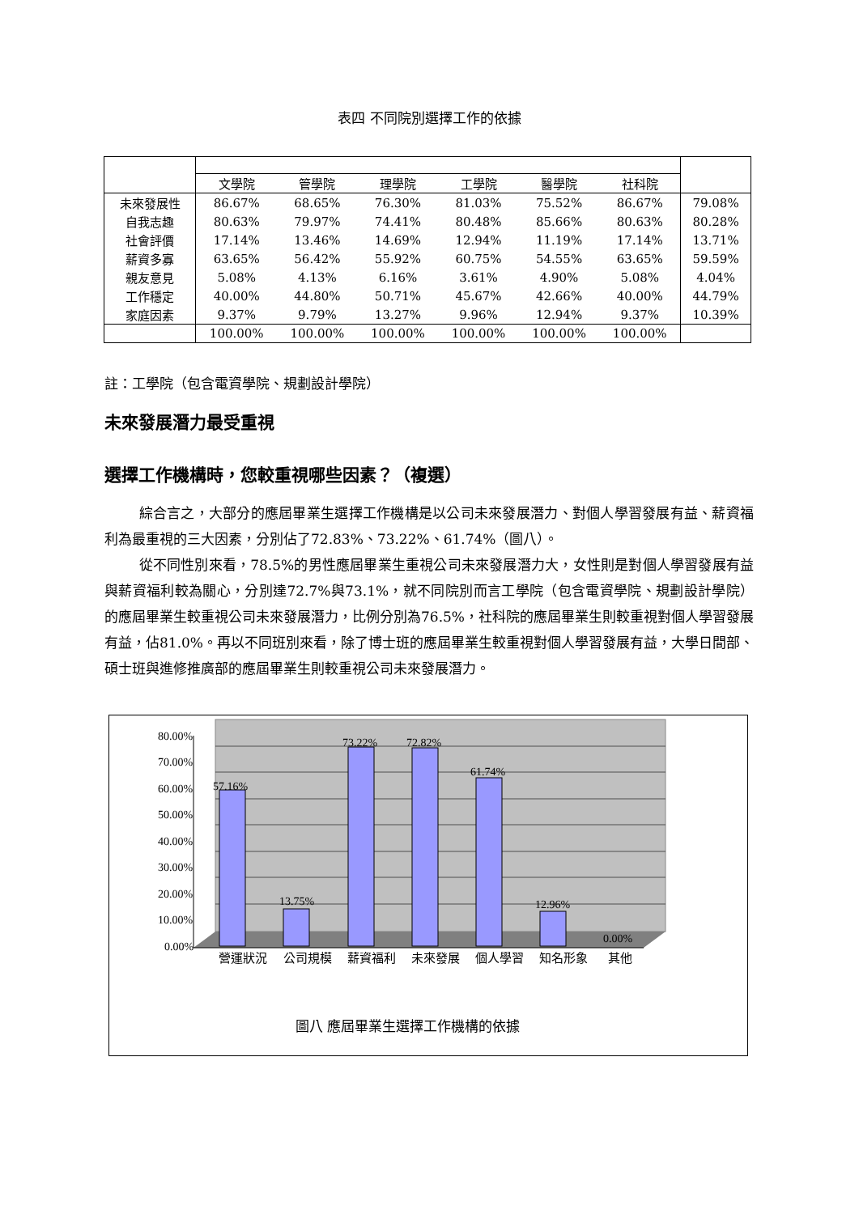表四 不同院別選擇工作的依據
| | 文學院 | 管學院 | 理學院 | 工學院 | 醫學院 | 社科院 | |
| --- | --- | --- | --- | --- | --- | --- | --- |
| 未來發展性 | 86.67% | 68.65% | 76.30% | 81.03% | 75.52% | 86.67% | 79.08% |
| 自我志趣 | 80.63% | 79.97% | 74.41% | 80.48% | 85.66% | 80.63% | 80.28% |
| 社會評價 | 17.14% | 13.46% | 14.69% | 12.94% | 11.19% | 17.14% | 13.71% |
| 薪資多寡 | 63.65% | 56.42% | 55.92% | 60.75% | 54.55% | 63.65% | 59.59% |
| 親友意見 | 5.08% | 4.13% | 6.16% | 3.61% | 4.90% | 5.08% | 4.04% |
| 工作穩定 | 40.00% | 44.80% | 50.71% | 45.67% | 42.66% | 40.00% | 44.79% |
| 家庭因素 | 9.37% | 9.79% | 13.27% | 9.96% | 12.94% | 9.37% | 10.39% |
| | 100.00% | 100.00% | 100.00% | 100.00% | 100.00% | 100.00% | |
註：工學院（包含電資學院、規劃設計學院）
未來發展潛力最受重視
選擇工作機構時，您較重視哪些因素？（複選）
綜合言之，大部分的應屆畢業生選擇工作機構是以公司未來發展潛力、對個人學習發展有益、薪資福利為最重視的三大因素，分別佔了72.83%、73.22%、61.74%（圖八）。
從不同性別來看，78.5%的男性應屆畢業生重視公司未來發展潛力大，女性則是對個人學習發展有益與薪資福利較為關心，分別達72.7%與73.1%，就不同院別而言工學院（包含電資學院、規劃設計學院）的應屆畢業生較重視公司未來發展潛力，比例分別為76.5%，社科院的應屆畢業生則較重視對個人學習發展有益，佔81.0%。再以不同班別來看，除了博士班的應屆畢業生較重視對個人學習發展有益，大學日間部、碩士班與進修推廣部的應屆畢業生則較重視公司未來發展潛力。
80.00%
70.00%
60.00%
50.00%
40.00%
30.00%
20.00%
10.00%
0.00%
57.16%
13.75%
73.22%
72.82%
61.74%
12.96%
0.00%
營運狀況
公司規模
薪資福利
未來發展
個人學習
知名形象
其他
圖八 應屆畢業生選擇工作機構的依據